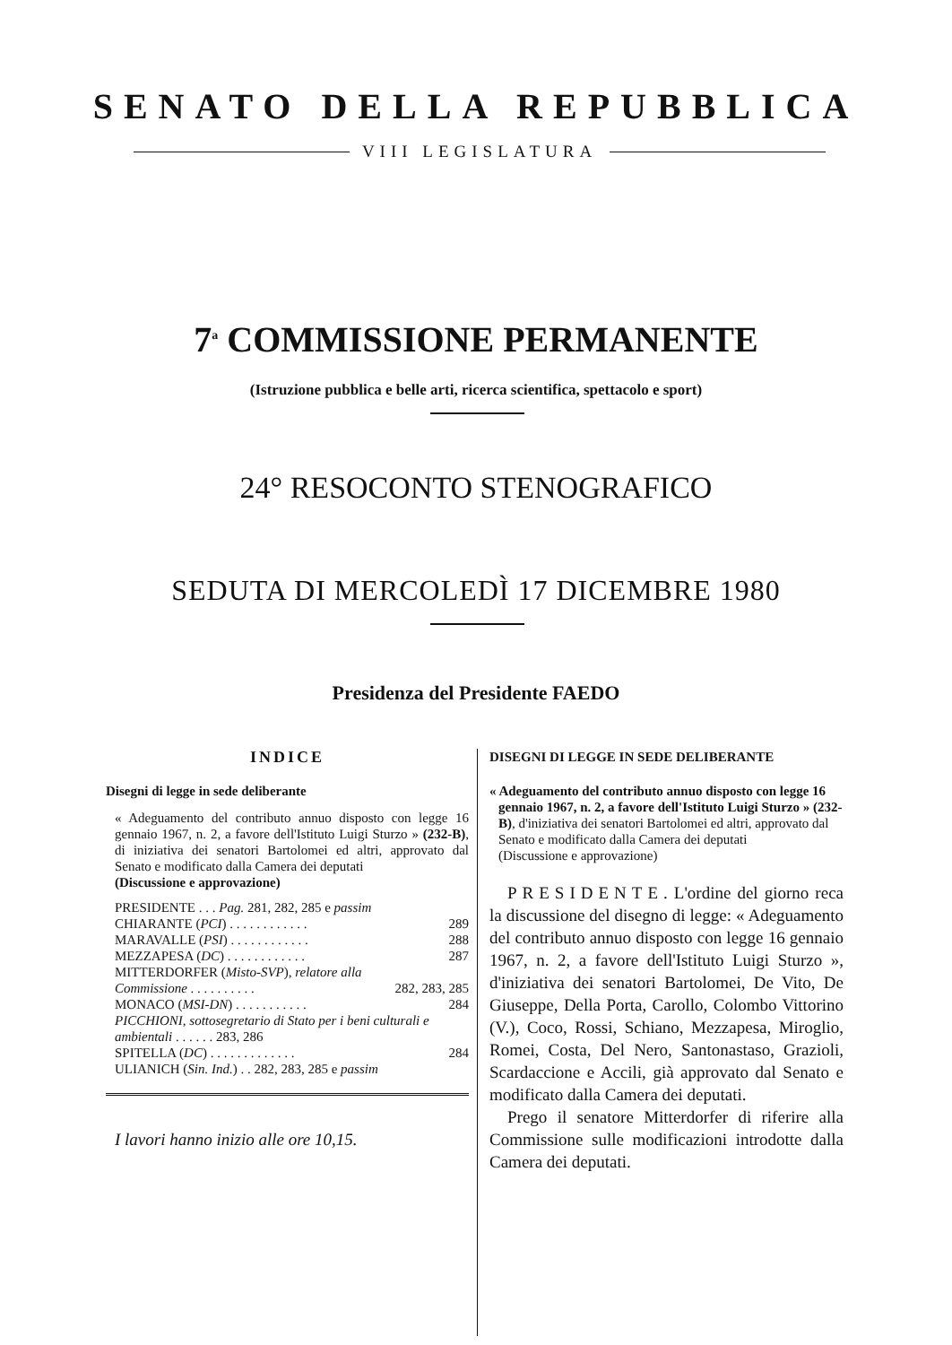SENATO DELLA REPUBBLICA
VIII LEGISLATURA
7<sup>a</sup> COMMISSIONE PERMANENTE
(Istruzione pubblica e belle arti, ricerca scientifica, spettacolo e sport)
24° RESOCONTO STENOGRAFICO
SEDUTA DI MERCOLEDÌ 17 DICEMBRE 1980
Presidenza del Presidente FAEDO
INDICE
Disegni di legge in sede deliberante
« Adeguamento del contributo annuo disposto con legge 16 gennaio 1967, n. 2, a favore dell'Istituto Luigi Sturzo » (232-B), di iniziativa dei senatori Bartolomei ed altri, approvato dal Senato e modificato dalla Camera dei deputati
(Discussione e approvazione)
PRESIDENTE . . . Pag. 281, 282, 285 e passim
CHIARANTE (PCI) . . . . . . . . . . . . 289
MARAVALLE (PSI) . . . . . . . . . . . . 288
MEZZAPESA (DC) . . . . . . . . . . . . 287
MITTERDORFER (Misto-SVP), relatore alla
Commissione . . . . . . . . . . 282, 283, 285
MONACO (MSI-DN) . . . . . . . . . . . 284
PICCHIONI, sottosegretario di Stato per i beni culturali e ambientali . . . . . . 283, 286
SPITELLA (DC) . . . . . . . . . . . . . 284
ULIANICH (Sin. Ind.) . . 282, 283, 285 e passim
I lavori hanno inizio alle ore 10,15.
DISEGNI DI LEGGE IN SEDE DELIBERANTE
« Adeguamento del contributo annuo disposto con legge 16 gennaio 1967, n. 2, a favore dell'Istituto Luigi Sturzo » (232-B), d'iniziativa dei senatori Bartolomei ed altri, approvato dal Senato e modificato dalla Camera dei deputati
(Discussione e approvazione)
PRESIDENTE. L'ordine del giorno reca la discussione del disegno di legge: « Adeguamento del contributo annuo disposto con legge 16 gennaio 1967, n. 2, a favore dell'Istituto Luigi Sturzo », d'iniziativa dei senatori Bartolomei, De Vito, De Giuseppe, Della Porta, Carollo, Colombo Vittorino (V.), Coco, Rossi, Schiano, Mezzapesa, Miroglio, Romei, Costa, Del Nero, Santonastaso, Grazioli, Scardaccione e Accili, già approvato dal Senato e modificato dalla Camera dei deputati.
Prego il senatore Mitterdorfer di riferire alla Commissione sulle modificazioni introdotte dalla Camera dei deputati.